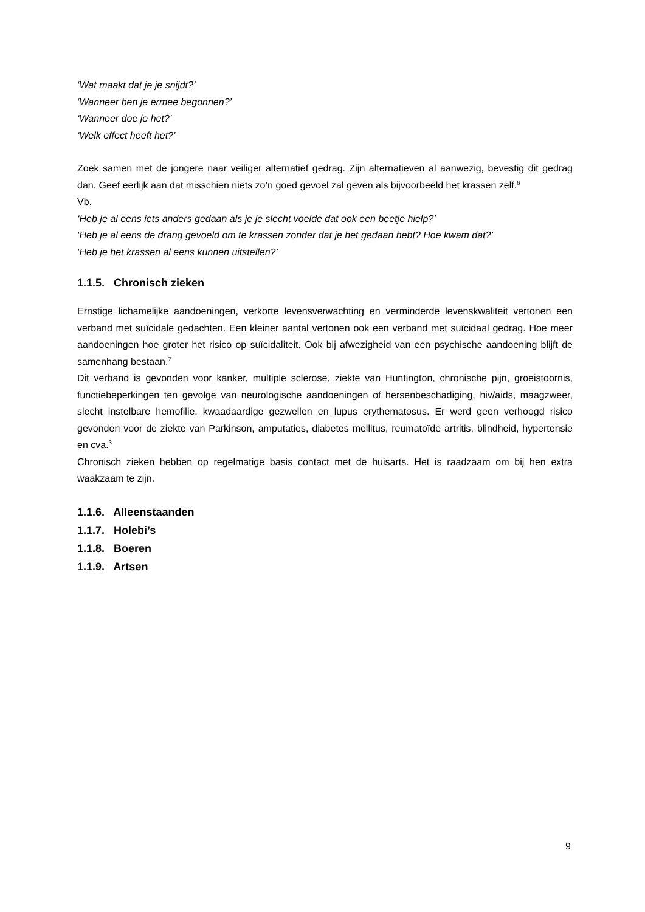‘Wat maakt dat je je snijdt?’
‘Wanneer ben je ermee begonnen?’
‘Wanneer doe je het?’
‘Welk effect heeft het?’
Zoek samen met de jongere naar veiliger alternatief gedrag. Zijn alternatieven al aanwezig, bevestig dit gedrag dan. Geef eerlijk aan dat misschien niets zo’n goed gevoel zal geven als bijvoorbeeld het krassen zelf.<sup>6</sup>
Vb.
‘Heb je al eens iets anders gedaan als je je slecht voelde dat ook een beetje hielp?’
‘Heb je al eens de drang gevoeld om te krassen zonder dat je het gedaan hebt? Hoe kwam dat?’
‘Heb je het krassen al eens kunnen uitstellen?’
1.1.5. Chronisch zieken
Ernstige lichamelijke aandoeningen, verkorte levensverwachting en verminderde levenskwaliteit vertonen een verband met suïcidale gedachten. Een kleiner aantal vertonen ook een verband met suïcidaal gedrag. Hoe meer aandoeningen hoe groter het risico op suïcidaliteit. Ook bij afwezigheid van een psychische aandoening blijft de samenhang bestaan.<sup>7</sup>
Dit verband is gevonden voor kanker, multiple sclerose, ziekte van Huntington, chronische pijn, groeistoornis, functiebeperkingen ten gevolge van neurologische aandoeningen of hersenbeschadiging, hiv/aids, maagzweer, slecht instelbare hemofilie, kwaadaardige gezwellen en lupus erythematosus. Er werd geen verhoogd risico gevonden voor de ziekte van Parkinson, amputaties, diabetes mellitus, reumatoïde artritis, blindheid, hypertensie en cva.<sup>3</sup>
Chronisch zieken hebben op regelmatige basis contact met de huisarts. Het is raadzaam om bij hen extra waakzaam te zijn.
1.1.6. Alleenstaanden
1.1.7. Holebi’s
1.1.8. Boeren
1.1.9. Artsen
9